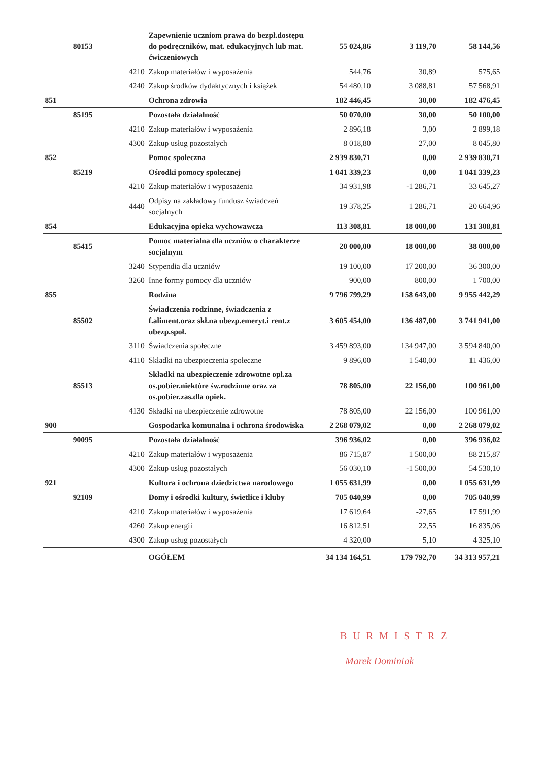| | 80153 | | Zapewnienie uczniom prawa do bezpł.dostępu do podręczników, mat. edukacyjnych lub mat. ćwiczeniowych | 55 024,86 | 3 119,70 | 58 144,56 |
| | | 4210 | Zakup materiałów i wyposażenia | 544,76 | 30,89 | 575,65 |
| | | 4240 | Zakup środków dydaktycznych i książek | 54 480,10 | 3 088,81 | 57 568,91 |
| 851 | | | Ochrona zdrowia | 182 446,45 | 30,00 | 182 476,45 |
| | 85195 | | Pozostała działalność | 50 070,00 | 30,00 | 50 100,00 |
| | | 4210 | Zakup materiałów i wyposażenia | 2 896,18 | 3,00 | 2 899,18 |
| | | 4300 | Zakup usług pozostałych | 8 018,80 | 27,00 | 8 045,80 |
| 852 | | | Pomoc społeczna | 2 939 830,71 | 0,00 | 2 939 830,71 |
| | 85219 | | Ośrodki pomocy społecznej | 1 041 339,23 | 0,00 | 1 041 339,23 |
| | | 4210 | Zakup materiałów i wyposażenia | 34 931,98 | -1 286,71 | 33 645,27 |
| | | 4440 | Odpisy na zakładowy fundusz świadczeń socjalnych | 19 378,25 | 1 286,71 | 20 664,96 |
| 854 | | | Edukacyjna opieka wychowawcza | 113 308,81 | 18 000,00 | 131 308,81 |
| | 85415 | | Pomoc materialna dla uczniów o charakterze socjalnym | 20 000,00 | 18 000,00 | 38 000,00 |
| | | 3240 | Stypendia dla uczniów | 19 100,00 | 17 200,00 | 36 300,00 |
| | | 3260 | Inne formy pomocy dla uczniów | 900,00 | 800,00 | 1 700,00 |
| 855 | | | Rodzina | 9 796 799,29 | 158 643,00 | 9 955 442,29 |
| | 85502 | | Świadczenia rodzinne, świadczenia z f.aliment.oraz skł.na ubezp.emeryt.i rent.z ubezp.społ. | 3 605 454,00 | 136 487,00 | 3 741 941,00 |
| | | 3110 | Świadczenia społeczne | 3 459 893,00 | 134 947,00 | 3 594 840,00 |
| | | 4110 | Składki na ubezpieczenia społeczne | 9 896,00 | 1 540,00 | 11 436,00 |
| | 85513 | | Składki na ubezpieczenie zdrowotne opł.za os.pobier.niektóre św.rodzinne oraz za os.pobier.zas.dla opiek. | 78 805,00 | 22 156,00 | 100 961,00 |
| | | 4130 | Składki na ubezpieczenie zdrowotne | 78 805,00 | 22 156,00 | 100 961,00 |
| 900 | | | Gospodarka komunalna i ochrona środowiska | 2 268 079,02 | 0,00 | 2 268 079,02 |
| | 90095 | | Pozostała działalność | 396 936,02 | 0,00 | 396 936,02 |
| | | 4210 | Zakup materiałów i wyposażenia | 86 715,87 | 1 500,00 | 88 215,87 |
| | | 4300 | Zakup usług pozostałych | 56 030,10 | -1 500,00 | 54 530,10 |
| 921 | | | Kultura i ochrona dziedzictwa narodowego | 1 055 631,99 | 0,00 | 1 055 631,99 |
| | 92109 | | Domy i ośrodki kultury, świetlice i kluby | 705 040,99 | 0,00 | 705 040,99 |
| | | 4210 | Zakup materiałów i wyposażenia | 17 619,64 | -27,65 | 17 591,99 |
| | | 4260 | Zakup energii | 16 812,51 | 22,55 | 16 835,06 |
| | | 4300 | Zakup usług pozostałych | 4 320,00 | 5,10 | 4 325,10 |
| | | | OGÓŁEM | 34 134 164,51 | 179 792,70 | 34 313 957,21 |
BURMISTRZ
Marek Dominiak